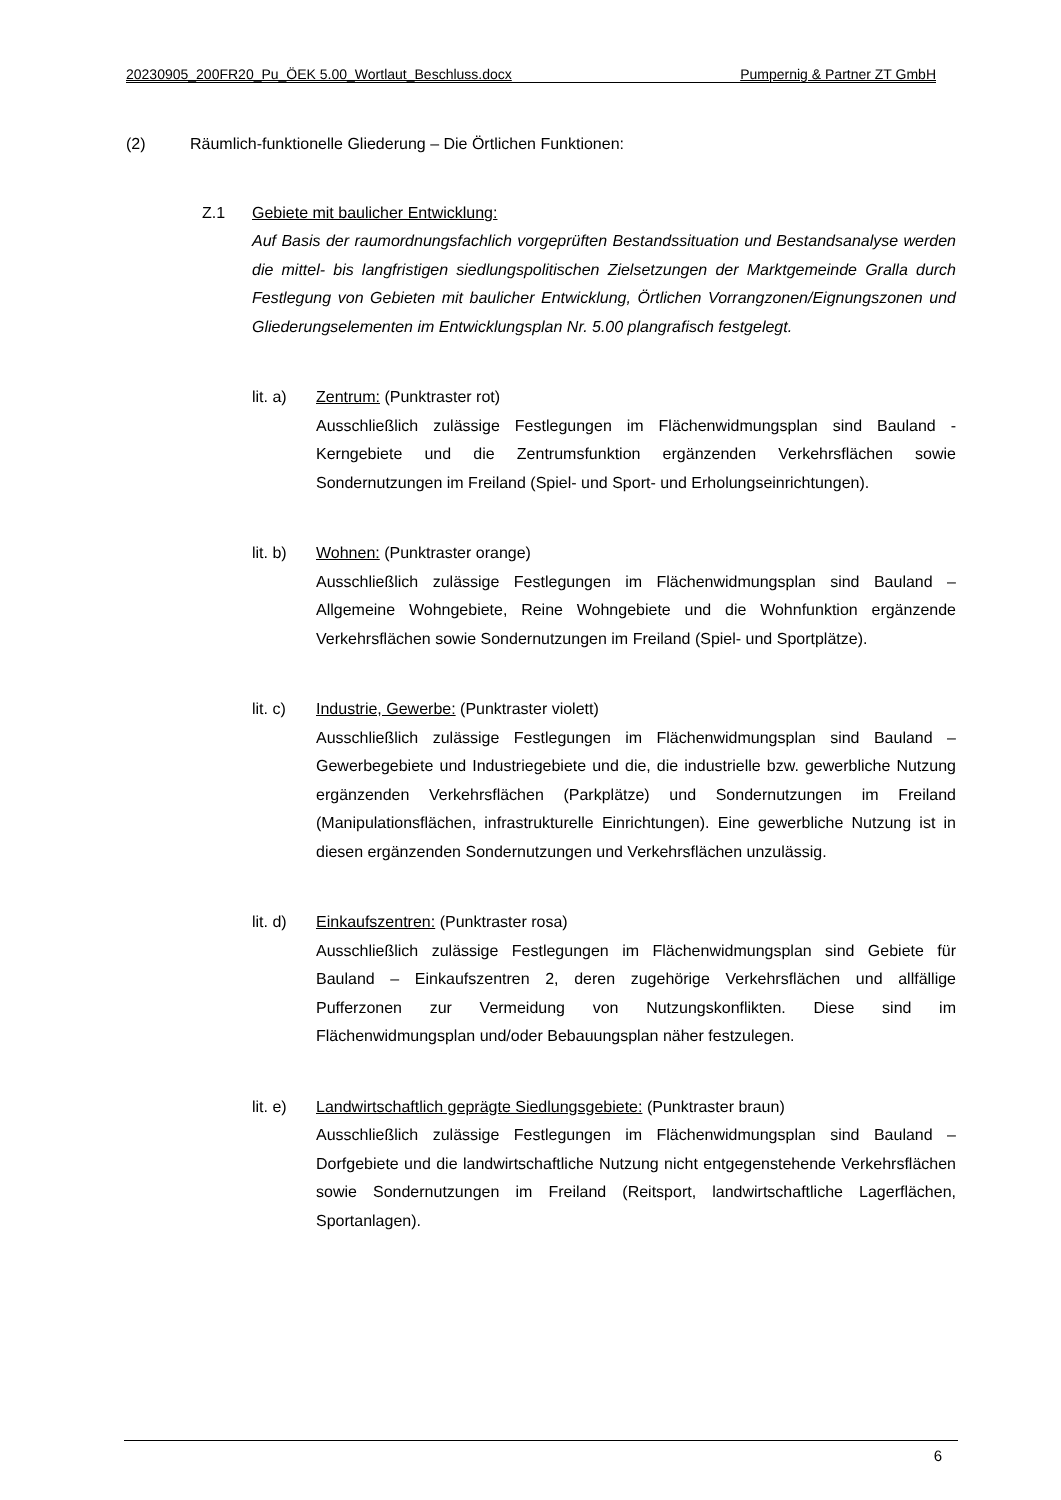20230905_200FR20_Pu_ÖEK 5.00_Wortlaut_Beschluss.docx Pumpernig & Partner ZT GmbH
(2) Räumlich-funktionelle Gliederung – Die Örtlichen Funktionen:
Z.1 Gebiete mit baulicher Entwicklung:
Auf Basis der raumordnungsfachlich vorgeprüften Bestandssituation und Bestandsanalyse werden die mittel- bis langfristigen siedlungspolitischen Zielsetzungen der Marktgemeinde Gralla durch Festlegung von Gebieten mit baulicher Entwicklung, Örtlichen Vorrangzonen/Eignungszonen und Gliederungselementen im Entwicklungsplan Nr. 5.00 plangrafisch festgelegt.
lit. a)
Zentrum: (Punktraster rot)
Ausschließlich zulässige Festlegungen im Flächenwidmungsplan sind Bauland - Kerngebiete und die Zentrumsfunktion ergänzenden Verkehrsflächen sowie Sondernutzungen im Freiland (Spiel- und Sport- und Erholungseinrichtungen).
lit. b)
Wohnen: (Punktraster orange)
Ausschließlich zulässige Festlegungen im Flächenwidmungsplan sind Bauland – Allgemeine Wohngebiete, Reine Wohngebiete und die Wohnfunktion ergänzende Verkehrsflächen sowie Sondernutzungen im Freiland (Spiel- und Sportplätze).
lit. c)
Industrie, Gewerbe: (Punktraster violett)
Ausschließlich zulässige Festlegungen im Flächenwidmungsplan sind Bauland – Gewerbegebiete und Industriegebiete und die, die industrielle bzw. gewerbliche Nutzung ergänzenden Verkehrsflächen (Parkplätze) und Sondernutzungen im Freiland (Manipulationsflächen, infrastrukturelle Einrichtungen). Eine gewerbliche Nutzung ist in diesen ergänzenden Sondernutzungen und Verkehrsflächen unzulässig.
lit. d)
Einkaufszentren: (Punktraster rosa)
Ausschließlich zulässige Festlegungen im Flächenwidmungsplan sind Gebiete für Bauland – Einkaufszentren 2, deren zugehörige Verkehrsflächen und allfällige Pufferzonen zur Vermeidung von Nutzungskonflikten. Diese sind im Flächenwidmungsplan und/oder Bebauungsplan näher festzulegen.
lit. e)
Landwirtschaftlich geprägte Siedlungsgebiete: (Punktraster braun)
Ausschließlich zulässige Festlegungen im Flächenwidmungsplan sind Bauland – Dorfgebiete und die landwirtschaftliche Nutzung nicht entgegenstehende Verkehrsflächen sowie Sondernutzungen im Freiland (Reitsport, landwirtschaftliche Lagerflächen, Sportanlagen).
6